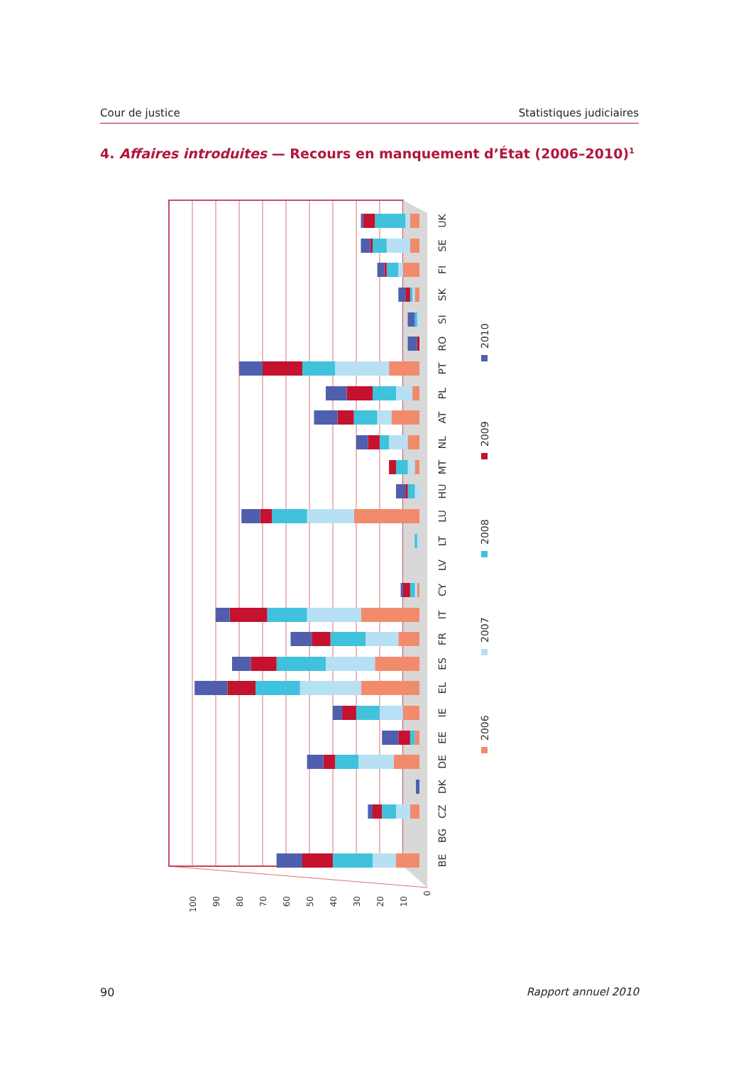Cour de justice Statistiques judiciaires
4. Affaires introduites — Recours en manquement d’État (2006–2010)<sup>1</sup>
0
10
20
30
40
50
60
70
80
90
100
BE
BG
CZ
DK
DE
EE
IE
EL
ES
FR
IT
CY
LV
LT
LU
HU
MT
NL
AT
PL
PT
RO
SI
SK
FI
SE
UK
2006
2007
2008
2009
2010
90 Rapport annuel 2010